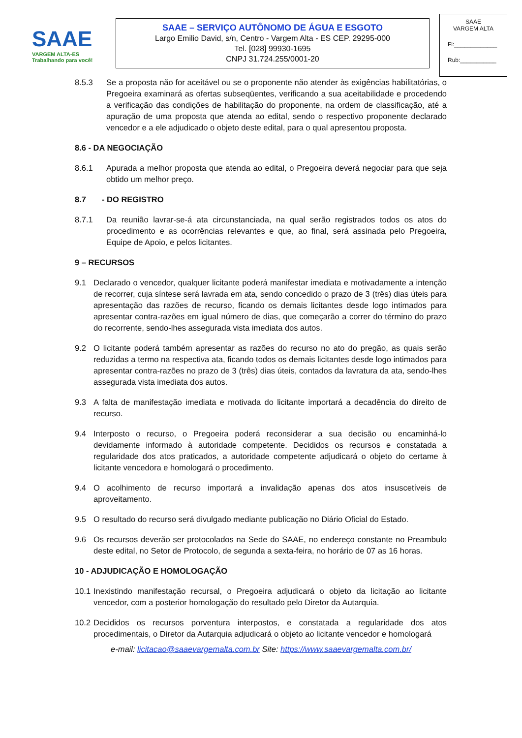SAAE
VARGEM ALTA-ES
Trabalhando para você!
SAAE – SERVIÇO AUTÔNOMO DE ÁGUA E ESGOTO
Largo Emilio David, s/n, Centro - Vargem Alta - ES CEP. 29295-000
Tel. [028] 99930-1695
CNPJ 31.724.255/0001-20
SAAE
VARGEM ALTA
Fl:_____________
Rub:___________
8.5.3 Se a proposta não for aceitável ou se o proponente não atender às exigências habilitatórias, o Pregoeira examinará as ofertas subseqüentes, verificando a sua aceitabilidade e procedendo a verificação das condições de habilitação do proponente, na ordem de classificação, até a apuração de uma proposta que atenda ao edital, sendo o respectivo proponente declarado vencedor e a ele adjudicado o objeto deste edital, para o qual apresentou proposta.
8.6 - DA NEGOCIAÇÃO
8.6.1 Apurada a melhor proposta que atenda ao edital, o Pregoeira deverá negociar para que seja obtido um melhor preço.
8.7 - DO REGISTRO
8.7.1 Da reunião lavrar-se-á ata circunstanciada, na qual serão registrados todos os atos do procedimento e as ocorrências relevantes e que, ao final, será assinada pelo Pregoeira, Equipe de Apoio, e pelos licitantes.
9 – RECURSOS
9.1 Declarado o vencedor, qualquer licitante poderá manifestar imediata e motivadamente a intenção de recorrer, cuja síntese será lavrada em ata, sendo concedido o prazo de 3 (três) dias úteis para apresentação das razões de recurso, ficando os demais licitantes desde logo intimados para apresentar contra-razões em igual número de dias, que começarão a correr do término do prazo do recorrente, sendo-lhes assegurada vista imediata dos autos.
9.2 O licitante poderá também apresentar as razões do recurso no ato do pregão, as quais serão reduzidas a termo na respectiva ata, ficando todos os demais licitantes desde logo intimados para apresentar contra-razões no prazo de 3 (três) dias úteis, contados da lavratura da ata, sendo-lhes assegurada vista imediata dos autos.
9.3 A falta de manifestação imediata e motivada do licitante importará a decadência do direito de recurso.
9.4 Interposto o recurso, o Pregoeira poderá reconsiderar a sua decisão ou encaminhá-lo devidamente informado à autoridade competente. Decididos os recursos e constatada a regularidade dos atos praticados, a autoridade competente adjudicará o objeto do certame à licitante vencedora e homologará o procedimento.
9.4 O acolhimento de recurso importará a invalidação apenas dos atos insuscetíveis de aproveitamento.
9.5 O resultado do recurso será divulgado mediante publicação no Diário Oficial do Estado.
9.6 Os recursos deverão ser protocolados na Sede do SAAE, no endereço constante no Preambulo deste edital, no Setor de Protocolo, de segunda a sexta-feira, no horário de 07 as 16 horas.
10 - ADJUDICAÇÃO E HOMOLOGAÇÃO
10.1 Inexistindo manifestação recursal, o Pregoeira adjudicará o objeto da licitação ao licitante vencedor, com a posterior homologação do resultado pelo Diretor da Autarquia.
10.2 Decididos os recursos porventura interpostos, e constatada a regularidade dos atos procedimentais, o Diretor da Autarquia adjudicará o objeto ao licitante vencedor e homologará
e-mail: licitacao@saaevargemalta.com.br Site: https://www.saaevargemalta.com.br/